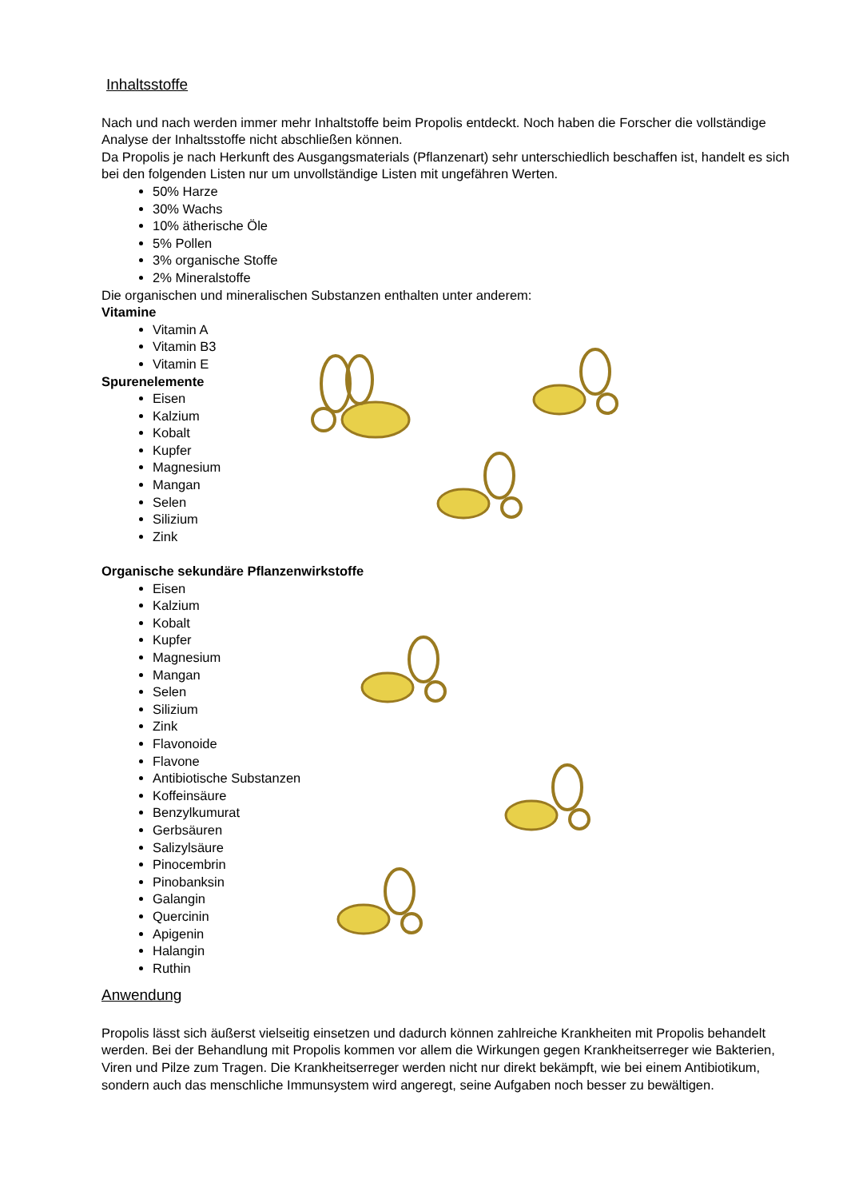Inhaltsstoffe
Nach und nach werden immer mehr Inhaltstoffe beim Propolis entdeckt. Noch haben die Forscher die vollständige Analyse der Inhaltsstoffe nicht abschließen können.
Da Propolis je nach Herkunft des Ausgangsmaterials (Pflanzenart) sehr unterschiedlich beschaffen ist, handelt es sich bei den folgenden Listen nur um unvollständige Listen mit ungefähren Werten.
50% Harze
30% Wachs
10% ätherische Öle
5% Pollen
3% organische Stoffe
2% Mineralstoffe
Die organischen und mineralischen Substanzen enthalten unter anderem:
Vitamine
Vitamin A
Vitamin B3
Vitamin E
Spurenelemente
Eisen
Kalzium
Kobalt
Kupfer
Magnesium
Mangan
Selen
Silizium
Zink
Organische sekundäre Pflanzenwirkstoffe
Eisen
Kalzium
Kobalt
Kupfer
Magnesium
Mangan
Selen
Silizium
Zink
Flavonoide
Flavone
Antibiotische Substanzen
Koffeinsäure
Benzylkumurat
Gerbsäuren
Salizylsäure
Pinocembrin
Pinobanksin
Galangin
Quercinin
Apigenin
Halangin
Ruthin
Anwendung
Propolis lässt sich äußerst vielseitig einsetzen und dadurch können zahlreiche Krankheiten mit Propolis behandelt werden. Bei der Behandlung mit Propolis kommen vor allem die Wirkungen gegen Krankheitserreger wie Bakterien, Viren und Pilze zum Tragen. Die Krankheitserreger werden nicht nur direkt bekämpft, wie bei einem Antibiotikum, sondern auch das menschliche Immunsystem wird angeregt, seine Aufgaben noch besser zu bewältigen.